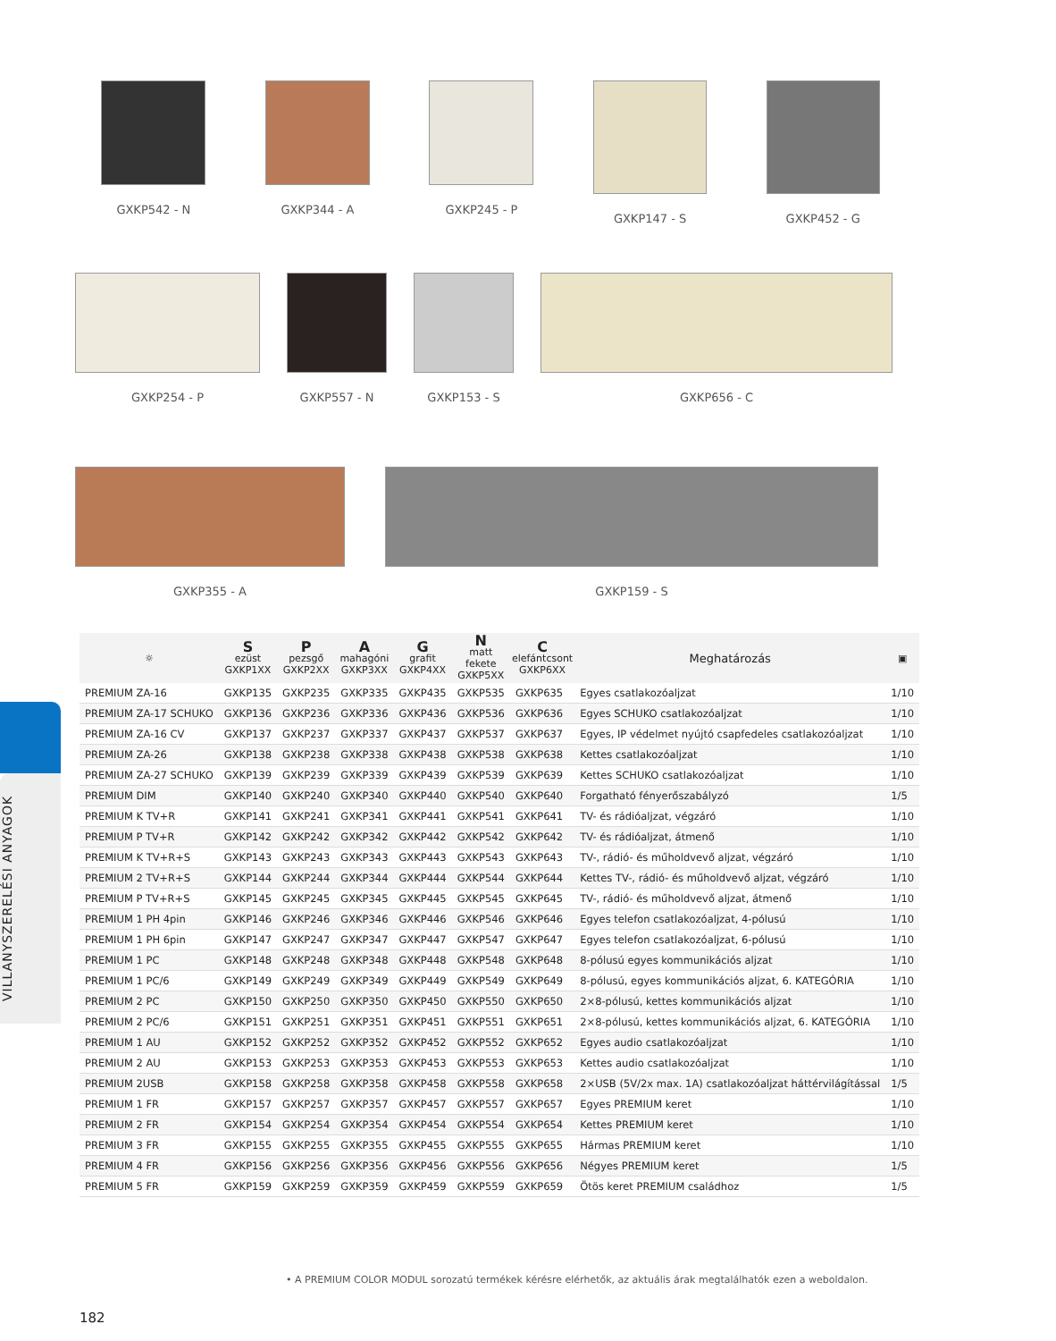GXKP542 - N GXKP344 - A GXKP245 - P GXKP147 - S GXKP452 - G
GXKP254 - P GXKP557 - N GXKP153 - S GXKP656 - C
GXKP355 - A GXKP159 - S
| ☼ | S ezüst GXKP1XX | P pezsgő GXKP2XX | A mahagóni GXKP3XX | G grafit GXKP4XX | N matt fekete GXKP5XX | C elefántcsont GXKP6XX | Meghatározás | ▣ |
| --- | --- | --- | --- | --- | --- | --- | --- | --- |
| PREMIUM ZA-16 | GXKP135 | GXKP235 | GXKP335 | GXKP435 | GXKP535 | GXKP635 | Egyes csatlakozóaljzat | 1/10 |
| PREMIUM ZA-17 SCHUKO | GXKP136 | GXKP236 | GXKP336 | GXKP436 | GXKP536 | GXKP636 | Egyes SCHUKO csatlakozóaljzat | 1/10 |
| PREMIUM ZA-16 CV | GXKP137 | GXKP237 | GXKP337 | GXKP437 | GXKP537 | GXKP637 | Egyes, IP védelmet nyújtó csapfedeles csatlakozóaljzat | 1/10 |
| PREMIUM ZA-26 | GXKP138 | GXKP238 | GXKP338 | GXKP438 | GXKP538 | GXKP638 | Kettes csatlakozóaljzat | 1/10 |
| PREMIUM ZA-27 SCHUKO | GXKP139 | GXKP239 | GXKP339 | GXKP439 | GXKP539 | GXKP639 | Kettes SCHUKO csatlakozóaljzat | 1/10 |
| PREMIUM DIM | GXKP140 | GXKP240 | GXKP340 | GXKP440 | GXKP540 | GXKP640 | Forgatható fényerőszabályzó | 1/5 |
| PREMIUM K TV+R | GXKP141 | GXKP241 | GXKP341 | GXKP441 | GXKP541 | GXKP641 | TV- és rádióaljzat, végzáró | 1/10 |
| PREMIUM P TV+R | GXKP142 | GXKP242 | GXKP342 | GXKP442 | GXKP542 | GXKP642 | TV- és rádióaljzat, átmenő | 1/10 |
| PREMIUM K TV+R+S | GXKP143 | GXKP243 | GXKP343 | GXKP443 | GXKP543 | GXKP643 | TV-, rádió- és műholdvevő aljzat, végzáró | 1/10 |
| PREMIUM 2 TV+R+S | GXKP144 | GXKP244 | GXKP344 | GXKP444 | GXKP544 | GXKP644 | Kettes TV-, rádió- és műholdvevő aljzat, végzáró | 1/10 |
| PREMIUM P TV+R+S | GXKP145 | GXKP245 | GXKP345 | GXKP445 | GXKP545 | GXKP645 | TV-, rádió- és műholdvevő aljzat, átmenő | 1/10 |
| PREMIUM 1 PH 4pin | GXKP146 | GXKP246 | GXKP346 | GXKP446 | GXKP546 | GXKP646 | Egyes telefon csatlakozóaljzat, 4-pólusú | 1/10 |
| PREMIUM 1 PH 6pin | GXKP147 | GXKP247 | GXKP347 | GXKP447 | GXKP547 | GXKP647 | Egyes telefon csatlakozóaljzat, 6-pólusú | 1/10 |
| PREMIUM 1 PC | GXKP148 | GXKP248 | GXKP348 | GXKP448 | GXKP548 | GXKP648 | 8-pólusú egyes kommunikációs aljzat | 1/10 |
| PREMIUM 1 PC/6 | GXKP149 | GXKP249 | GXKP349 | GXKP449 | GXKP549 | GXKP649 | 8-pólusú, egyes kommunikációs aljzat, 6. KATEGÓRIA | 1/10 |
| PREMIUM 2 PC | GXKP150 | GXKP250 | GXKP350 | GXKP450 | GXKP550 | GXKP650 | 2×8-pólusú, kettes kommunikációs aljzat | 1/10 |
| PREMIUM 2 PC/6 | GXKP151 | GXKP251 | GXKP351 | GXKP451 | GXKP551 | GXKP651 | 2×8-pólusú, kettes kommunikációs aljzat, 6. KATEGÓRIA | 1/10 |
| PREMIUM 1 AU | GXKP152 | GXKP252 | GXKP352 | GXKP452 | GXKP552 | GXKP652 | Egyes audio csatlakozóaljzat | 1/10 |
| PREMIUM 2 AU | GXKP153 | GXKP253 | GXKP353 | GXKP453 | GXKP553 | GXKP653 | Kettes audio csatlakozóaljzat | 1/10 |
| PREMIUM 2USB | GXKP158 | GXKP258 | GXKP358 | GXKP458 | GXKP558 | GXKP658 | 2×USB (5V/2x max. 1A) csatlakozóaljzat háttérvilágítással | 1/5 |
| PREMIUM 1 FR | GXKP157 | GXKP257 | GXKP357 | GXKP457 | GXKP557 | GXKP657 | Egyes PREMIUM keret | 1/10 |
| PREMIUM 2 FR | GXKP154 | GXKP254 | GXKP354 | GXKP454 | GXKP554 | GXKP654 | Kettes PREMIUM keret | 1/10 |
| PREMIUM 3 FR | GXKP155 | GXKP255 | GXKP355 | GXKP455 | GXKP555 | GXKP655 | Hármas PREMIUM keret | 1/10 |
| PREMIUM 4 FR | GXKP156 | GXKP256 | GXKP356 | GXKP456 | GXKP556 | GXKP656 | Négyes PREMIUM keret | 1/5 |
| PREMIUM 5 FR | GXKP159 | GXKP259 | GXKP359 | GXKP459 | GXKP559 | GXKP659 | Ötös keret PREMIUM családhoz | 1/5 |
VILLANYSZERELÉSI ANYAGOK
• A PREMIUM COLOR MODUL sorozatú termékek kérésre elérhetők, az aktuális árak megtalálhatók ezen a weboldalon.
182